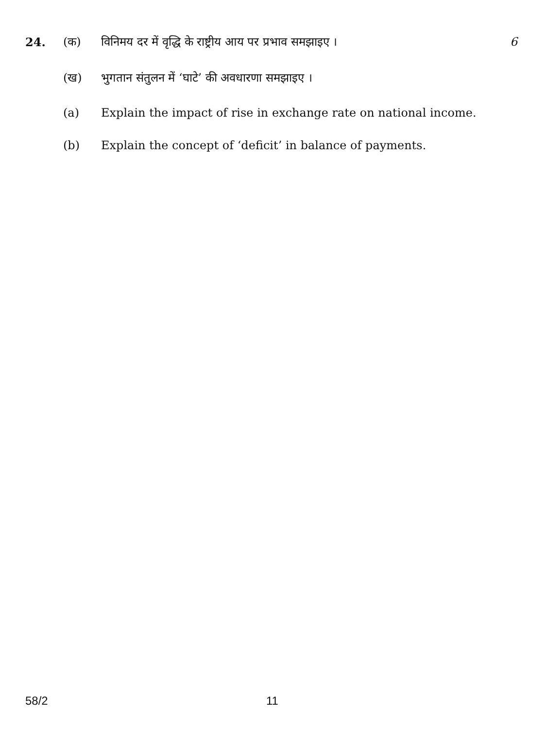24. (क) विनिमय दर में वृद्धि के राष्ट्रीय आय पर प्रभाव समझाइए । 6
(ख) भुगतान संतुलन में ‘घाटे’ की अवधारणा समझाइए ।
(a) Explain the impact of rise in exchange rate on national income.
(b) Explain the concept of ‘deficit’ in balance of payments.
58/2 11